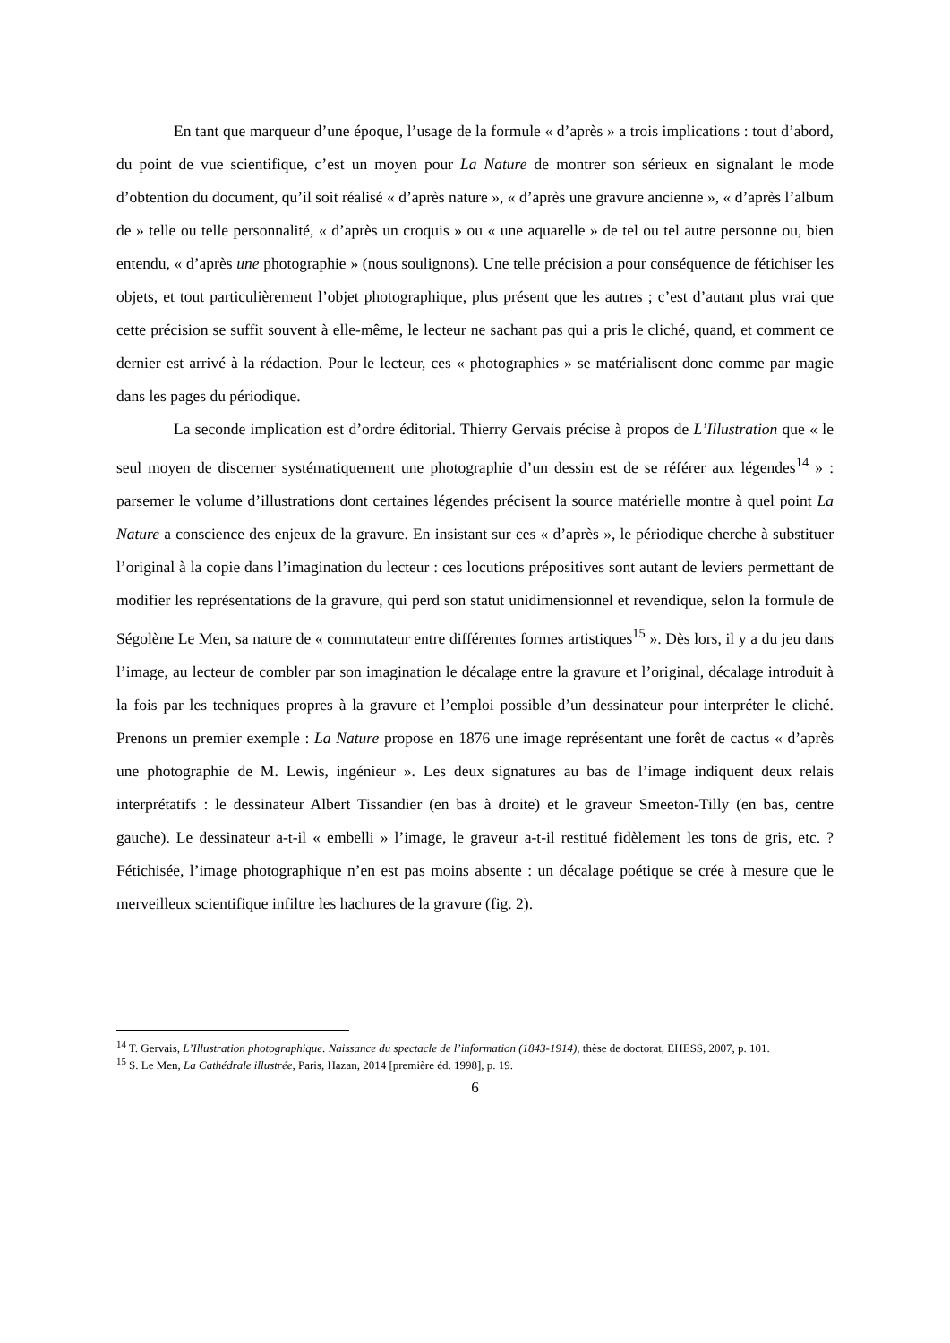En tant que marqueur d’une époque, l’usage de la formule « d’après » a trois implications : tout d’abord, du point de vue scientifique, c’est un moyen pour La Nature de montrer son sérieux en signalant le mode d’obtention du document, qu’il soit réalisé « d’après nature », « d’après une gravure ancienne », « d’après l’album de » telle ou telle personnalité, « d’après un croquis » ou « une aquarelle » de tel ou tel autre personne ou, bien entendu, « d’après une photographie » (nous soulignons). Une telle précision a pour conséquence de fétichiser les objets, et tout particulièrement l’objet photographique, plus présent que les autres ; c’est d’autant plus vrai que cette précision se suffit souvent à elle-même, le lecteur ne sachant pas qui a pris le cliché, quand, et comment ce dernier est arrivé à la rédaction. Pour le lecteur, ces « photographies » se matérialisent donc comme par magie dans les pages du périodique.
La seconde implication est d’ordre éditorial. Thierry Gervais précise à propos de L’Illustration que « le seul moyen de discerner systématiquement une photographie d’un dessin est de se référer aux légendes<sup>14</sup> » : parsemer le volume d’illustrations dont certaines légendes précisent la source matérielle montre à quel point La Nature a conscience des enjeux de la gravure. En insistant sur ces « d’après », le périodique cherche à substituer l’original à la copie dans l’imagination du lecteur : ces locutions prépositives sont autant de leviers permettant de modifier les représentations de la gravure, qui perd son statut unidimensionnel et revendique, selon la formule de Ségolène Le Men, sa nature de « commutateur entre différentes formes artistiques<sup>15</sup> ». Dès lors, il y a du jeu dans l’image, au lecteur de combler par son imagination le décalage entre la gravure et l’original, décalage introduit à la fois par les techniques propres à la gravure et l’emploi possible d’un dessinateur pour interpréter le cliché. Prenons un premier exemple : La Nature propose en 1876 une image représentant une forêt de cactus « d’après une photographie de M. Lewis, ingénieur ». Les deux signatures au bas de l’image indiquent deux relais interprétatifs : le dessinateur Albert Tissandier (en bas à droite) et le graveur Smeeton-Tilly (en bas, centre gauche). Le dessinateur a-t-il « embelli » l’image, le graveur a-t-il restitué fidèlement les tons de gris, etc. ? Fétichisée, l’image photographique n’en est pas moins absente : un décalage poétique se crée à mesure que le merveilleux scientifique infiltre les hachures de la gravure (fig. 2).
<sup>14</sup> T. Gervais, L’Illustration photographique. Naissance du spectacle de l’information (1843-1914), thèse de doctorat, EHESS, 2007, p. 101.
<sup>15</sup> S. Le Men, La Cathédrale illustrée, Paris, Hazan, 2014 [première éd. 1998], p. 19.
6